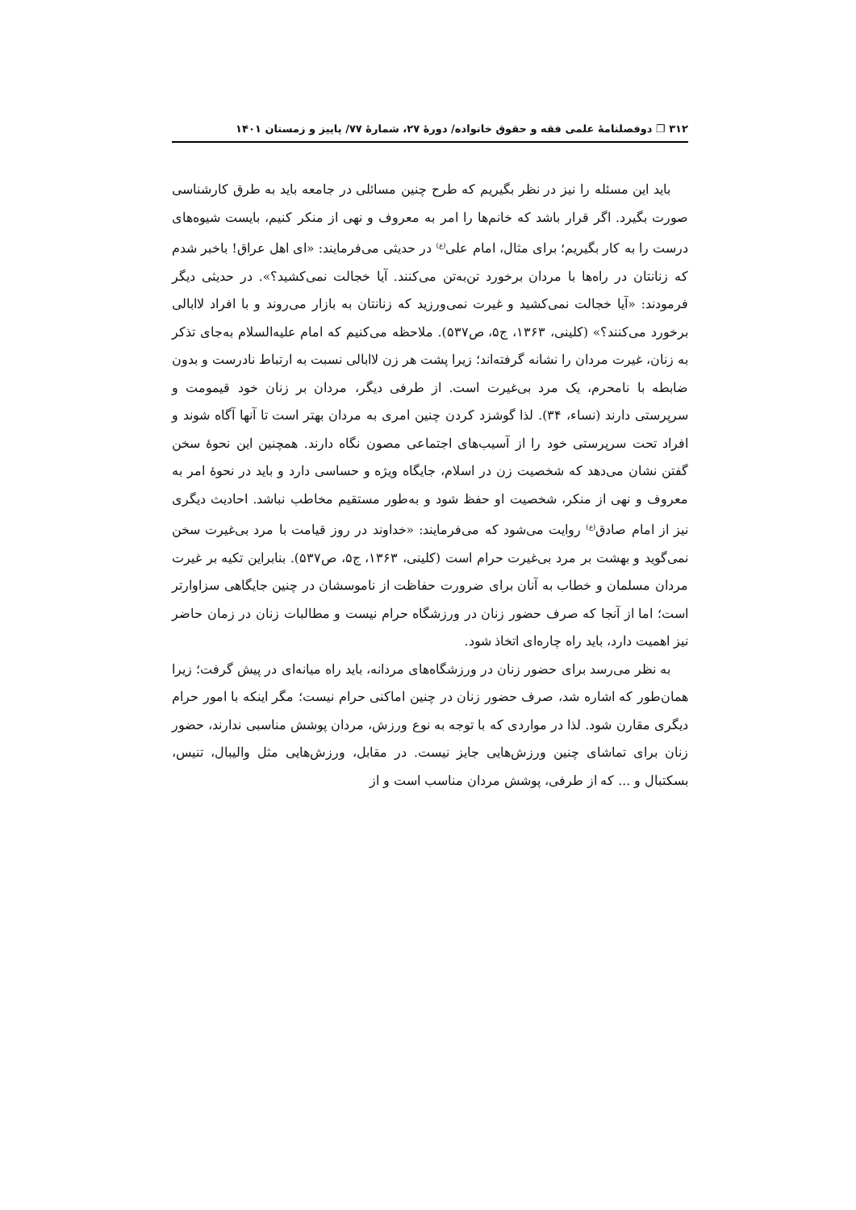۳۱۲ ❐ دوفصلنامهٔ علمی فقه و حقوق خانواده/ دورهٔ ۲۷، شمارهٔ ۷۷/ پاییز و زمستان ۱۴۰۱
باید این مسئله را نیز در نظر بگیریم که طرح چنین مسائلی در جامعه باید به طرق کارشناسی صورت بگیرد. اگر قرار باشد که خانم‌ها را امر به معروف و نهی از منکر کنیم، بایست شیوه‌های درست را به کار بگیریم؛ برای مثال، امام علی<sup>(ع)</sup> در حدیثی می‌فرمایند: «ای اهل عراق! باخبر شدم که زنانتان در راه‌ها با مردان برخورد تن‌به‌تن می‌کنند. آیا خجالت نمی‌کشید؟». در حدیثی دیگر فرمودند: «آیا خجالت نمی‌کشید و غیرت نمی‌ورزید که زنانتان به بازار می‌روند و با افراد لاابالی برخورد می‌کنند؟» (کلینی، ۱۳۶۳، ج۵، ص۵۳۷). ملاحظه می‌کنیم که امام علیه‌السلام به‌جای تذکر به زنان، غیرت مردان را نشانه گرفته‌اند؛ زیرا پشت هر زن لاابالی نسبت به ارتباط نادرست و بدون ضابطه با نامحرم، یک مرد بی‌غیرت است. از طرفی دیگر، مردان بر زنان خود قیمومت و سرپرستی دارند (نساء، ۳۴). لذا گوشزد کردن چنین امری به مردان بهتر است تا آنها آگاه شوند و افراد تحت سرپرستی خود را از آسیب‌های اجتماعی مصون نگاه دارند. همچنین این نحوهٔ سخن گفتن نشان می‌دهد که شخصیت زن در اسلام، جایگاه ویژه و حساسی دارد و باید در نحوهٔ امر به معروف و نهی از منکر، شخصیت او حفظ شود و به‌طور مستقیم مخاطب نباشد. احادیث دیگری نیز از امام صادق<sup>(ع)</sup> روایت می‌شود که می‌فرمایند: «خداوند در روز قیامت با مرد بی‌غیرت سخن نمی‌گوید و بهشت بر مرد بی‌غیرت حرام است (کلینی، ۱۳۶۳، ج۵، ص۵۳۷). بنابراین تکیه بر غیرت مردان مسلمان و خطاب به آنان برای ضرورت حفاظت از ناموسشان در چنین جایگاهی سزاوارتر است؛ اما از آنجا که صرف حضور زنان در ورزشگاه حرام نیست و مطالبات زنان در زمان حاضر نیز اهمیت دارد، باید راه چاره‌ای اتخاذ شود.
به نظر می‌رسد برای حضور زنان در ورزشگاه‌های مردانه، باید راه میانه‌ای در پیش گرفت؛ زیرا همان‌طور که اشاره شد، صرف حضور زنان در چنین اماکنی حرام نیست؛ مگر اینکه با امور حرام دیگری مقارن شود. لذا در مواردی که با توجه به نوع ورزش، مردان پوشش مناسبی ندارند، حضور زنان برای تماشای چنین ورزش‌هایی جایز نیست. در مقابل، ورزش‌هایی مثل والیبال، تنیس، بسکتبال و ... که از طرفی، پوشش مردان مناسب است و از